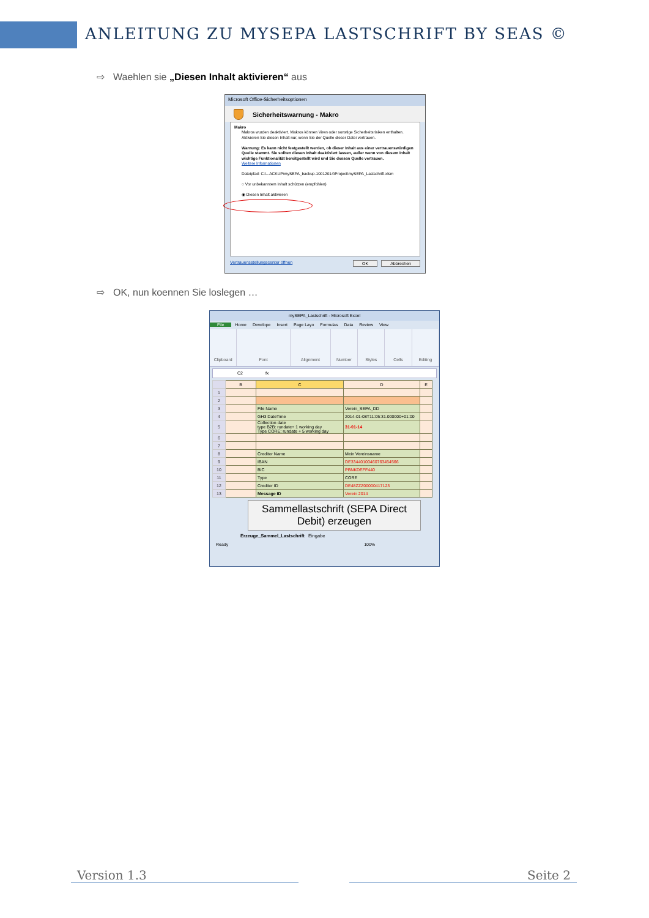ANLEITUNG ZU MYSEPA LASTSCHRIFT BY SEAS ©
⇨ Waehlen sie „Diesen Inhalt aktivieren“ aus
Microsoft Office-Sicherheitsoptionen
Sicherheitswarnung - Makro
Makro
Makros wurden deaktiviert. Makros können Viren oder sonstige Sicherheitsrisiken enthalten. Aktivieren Sie diesen Inhalt nur, wenn Sie der Quelle dieser Datei vertrauen.
Warnung: Es kann nicht festgestellt werden, ob dieser Inhalt aus einer vertrauenswürdigen Quelle stammt. Sie sollten diesen Inhalt deaktiviert lassen, außer wenn von diesem Inhalt wichtige Funktionalität bereitgestellt wird und Sie dessen Quelle vertrauen.
Weitere Informationen
Dateipfad: C:\...ACKUP\mySEPA_backup-10012014\Project\mySEPA_Lastschrift.xlsm
○ Vor unbekanntem Inhalt schützen (empfohlen)
◉ Diesen Inhalt aktivieren
Vertrauensstellungscenter öffnen OK Abbrechen
⇨ OK, nun koennen Sie loslegen …
mySEPA_Lastschrift - Microsoft Excel
File Home Develope Insert Page Layo Formulas Data Review View
Clipboard Font Alignment Number Styles Cells Editing
C2 fx
| | B | C | D | E |
| 1 | | | | |
| 2 | | | | |
| 3 | | File Name | Verein_SEPA_DD | |
| 4 | | GH3 DateTime | 2014-01-08T11:05:31.000000+01:00 | |
| 5 | | Collection date type B2B: rundate+ 1 working day Type CORE; rundate + 5 working day | 31-01-14 | |
| 6 | | | | |
| 7 | | | | |
| 8 | | Creditor Name | Mein Vereinsname | |
| 9 | | IBAN | DE33440100460763454566 | |
| 10 | | BIC | PBNKDEFF440 | |
| 11 | | Type | CORE | |
| 12 | | Creditor ID | DE48ZZZ00000417123 | |
| 13 | | Message ID | Verein 2014 | |
Sammellastschrift (SEPA Direct Debit) erzeugen
Erzeuge_Sammel_Lastschrift Eingabe
Ready 100%
Version 1.3 Seite 2